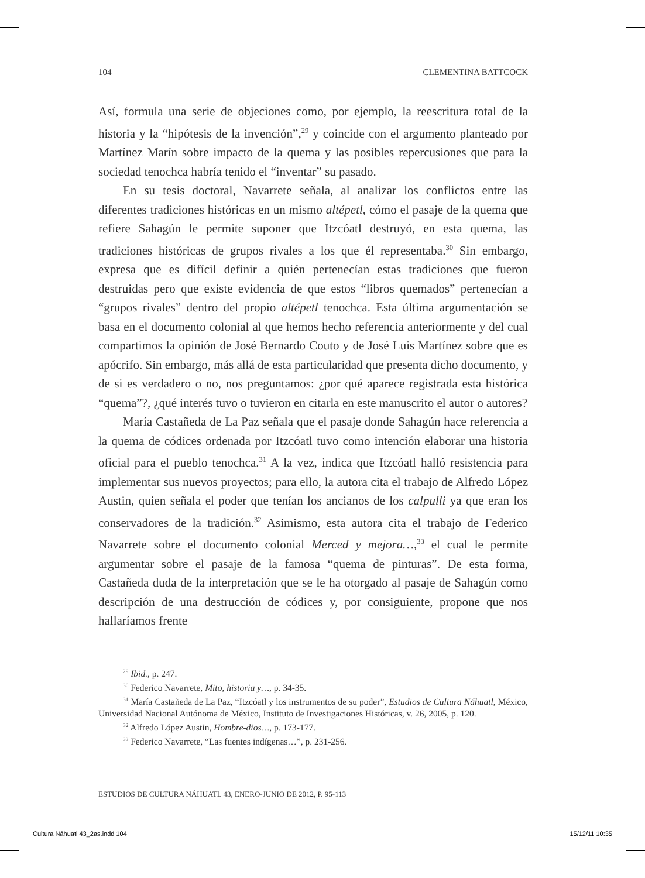104 CLEMENTINA BATTCOCK
Así, formula una serie de objeciones como, por ejemplo, la reescritura total de la historia y la “hipótesis de la invención”,<sup>29</sup> y coincide con el argumento planteado por Martínez Marín sobre impacto de la quema y las posibles repercusiones que para la sociedad tenochca habría tenido el “inventar” su pasado.
En su tesis doctoral, Navarrete señala, al analizar los conflictos entre las diferentes tradiciones históricas en un mismo altépetl, cómo el pasaje de la quema que refiere Sahagún le permite suponer que Itzcóatl destruyó, en esta quema, las tradiciones históricas de grupos rivales a los que él representaba.<sup>30</sup> Sin embargo, expresa que es difícil definir a quién pertenecían estas tradiciones que fueron destruidas pero que existe evidencia de que estos “libros quemados” pertenecían a “grupos rivales” dentro del propio altépetl tenochca. Esta última argumentación se basa en el documento colonial al que hemos hecho referencia anteriormente y del cual compartimos la opinión de José Bernardo Couto y de José Luis Martínez sobre que es apócrifo. Sin embargo, más allá de esta particularidad que presenta dicho documento, y de si es verdadero o no, nos preguntamos: ¿por qué aparece registrada esta histórica “quema”?, ¿qué interés tuvo o tuvieron en citarla en este manuscrito el autor o autores?
María Castañeda de La Paz señala que el pasaje donde Sahagún hace referencia a la quema de códices ordenada por Itzcóatl tuvo como intención elaborar una historia oficial para el pueblo tenochca.<sup>31</sup> A la vez, indica que Itzcóatl halló resistencia para implementar sus nuevos proyectos; para ello, la autora cita el trabajo de Alfredo López Austin, quien señala el poder que tenían los ancianos de los calpulli ya que eran los conservadores de la tradición.<sup>32</sup> Asimismo, esta autora cita el trabajo de Federico Navarrete sobre el documento colonial Merced y mejora…,<sup>33</sup> el cual le permite argumentar sobre el pasaje de la famosa “quema de pinturas”. De esta forma, Castañeda duda de la interpretación que se le ha otorgado al pasaje de Sahagún como descripción de una destrucción de códices y, por consiguiente, propone que nos hallaríamos frente
<sup>29</sup> Ibid., p. 247.
<sup>30</sup> Federico Navarrete, Mito, historia y…, p. 34-35.
<sup>31</sup> María Castañeda de La Paz, “Itzcóatl y los instrumentos de su poder”, Estudios de Cultura Náhuatl, México, Universidad Nacional Autónoma de México, Instituto de Investigaciones Históricas, v. 26, 2005, p. 120.
<sup>32</sup> Alfredo López Austin, Hombre-dios…, p. 173-177.
<sup>33</sup> Federico Navarrete, “Las fuentes indígenas…”, p. 231-256.
ESTUDIOS DE CULTURA NÁHUATL 43, ENERO-JUNIO DE 2012, P. 95-113
Cultura Náhuatl 43_2as.indd 104 15/12/11 10:35